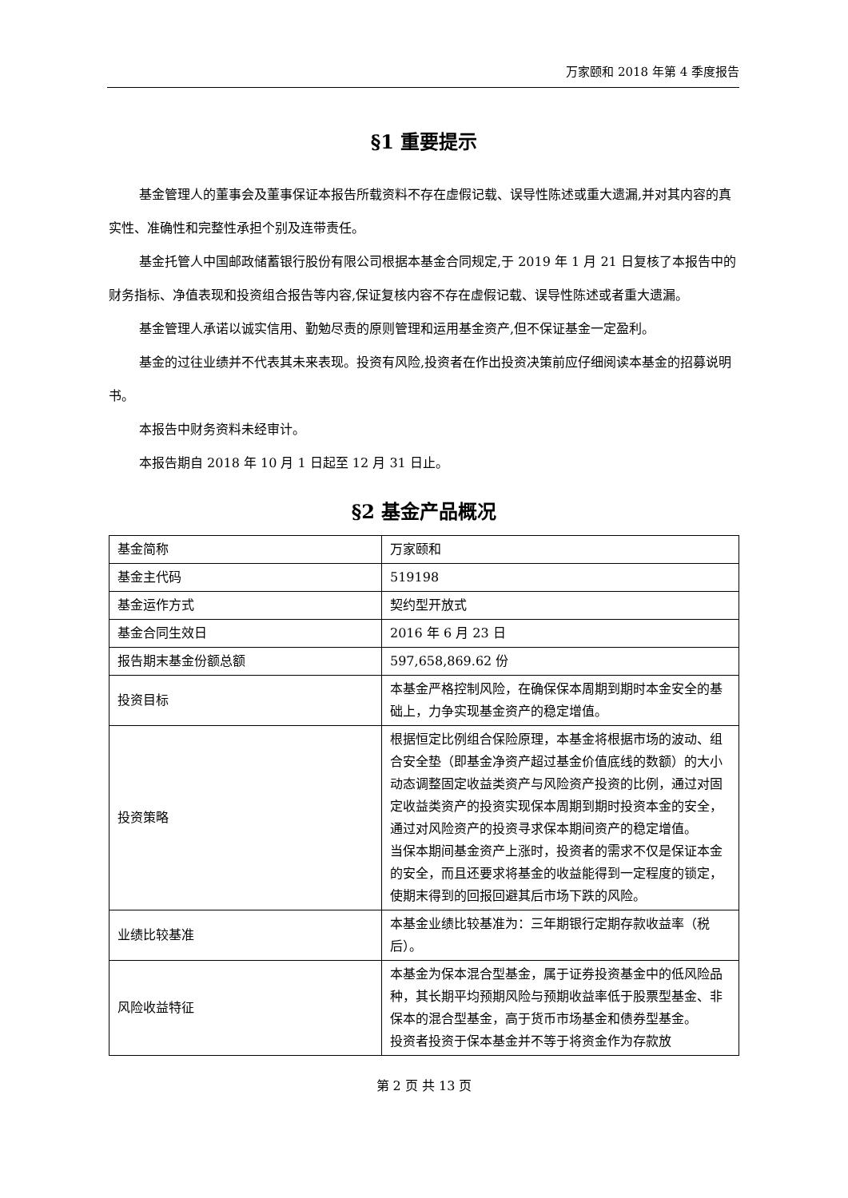万家颐和 2018 年第 4 季度报告
§1 重要提示
基金管理人的董事会及董事保证本报告所载资料不存在虚假记载、误导性陈述或重大遗漏,并对其内容的真实性、准确性和完整性承担个别及连带责任。
基金托管人中国邮政储蓄银行股份有限公司根据本基金合同规定,于 2019 年 1 月 21 日复核了本报告中的财务指标、净值表现和投资组合报告等内容,保证复核内容不存在虚假记载、误导性陈述或者重大遗漏。
基金管理人承诺以诚实信用、勤勉尽责的原则管理和运用基金资产,但不保证基金一定盈利。
基金的过往业绩并不代表其未来表现。投资有风险,投资者在作出投资决策前应仔细阅读本基金的招募说明书。
本报告中财务资料未经审计。
本报告期自 2018 年 10 月 1 日起至 12 月 31 日止。
§2 基金产品概况
| 基金简称 | 万家颐和 |
| 基金主代码 | 519198 |
| 基金运作方式 | 契约型开放式 |
| 基金合同生效日 | 2016 年 6 月 23 日 |
| 报告期末基金份额总额 | 597,658,869.62 份 |
| 投资目标 | 本基金严格控制风险，在确保保本周期到期时本金安全的基础上，力争实现基金资产的稳定增值。 |
| 投资策略 | 根据恒定比例组合保险原理，本基金将根据市场的波动、组合安全垫（即基金净资产超过基金价值底线的数额）的大小动态调整固定收益类资产与风险资产投资的比例，通过对固定收益类资产的投资实现保本周期到期时投资本金的安全，通过对风险资产的投资寻求保本期间资产的稳定增值。 当保本期间基金资产上涨时，投资者的需求不仅是保证本金的安全，而且还要求将基金的收益能得到一定程度的锁定，使期末得到的回报回避其后市场下跌的风险。 |
| 业绩比较基准 | 本基金业绩比较基准为：三年期银行定期存款收益率（税后）。 |
| 风险收益特征 | 本基金为保本混合型基金，属于证券投资基金中的低风险品种，其长期平均预期风险与预期收益率低于股票型基金、非保本的混合型基金，高于货币市场基金和债券型基金。 投资者投资于保本基金并不等于将资金作为存款放 |
第 2 页 共 13 页